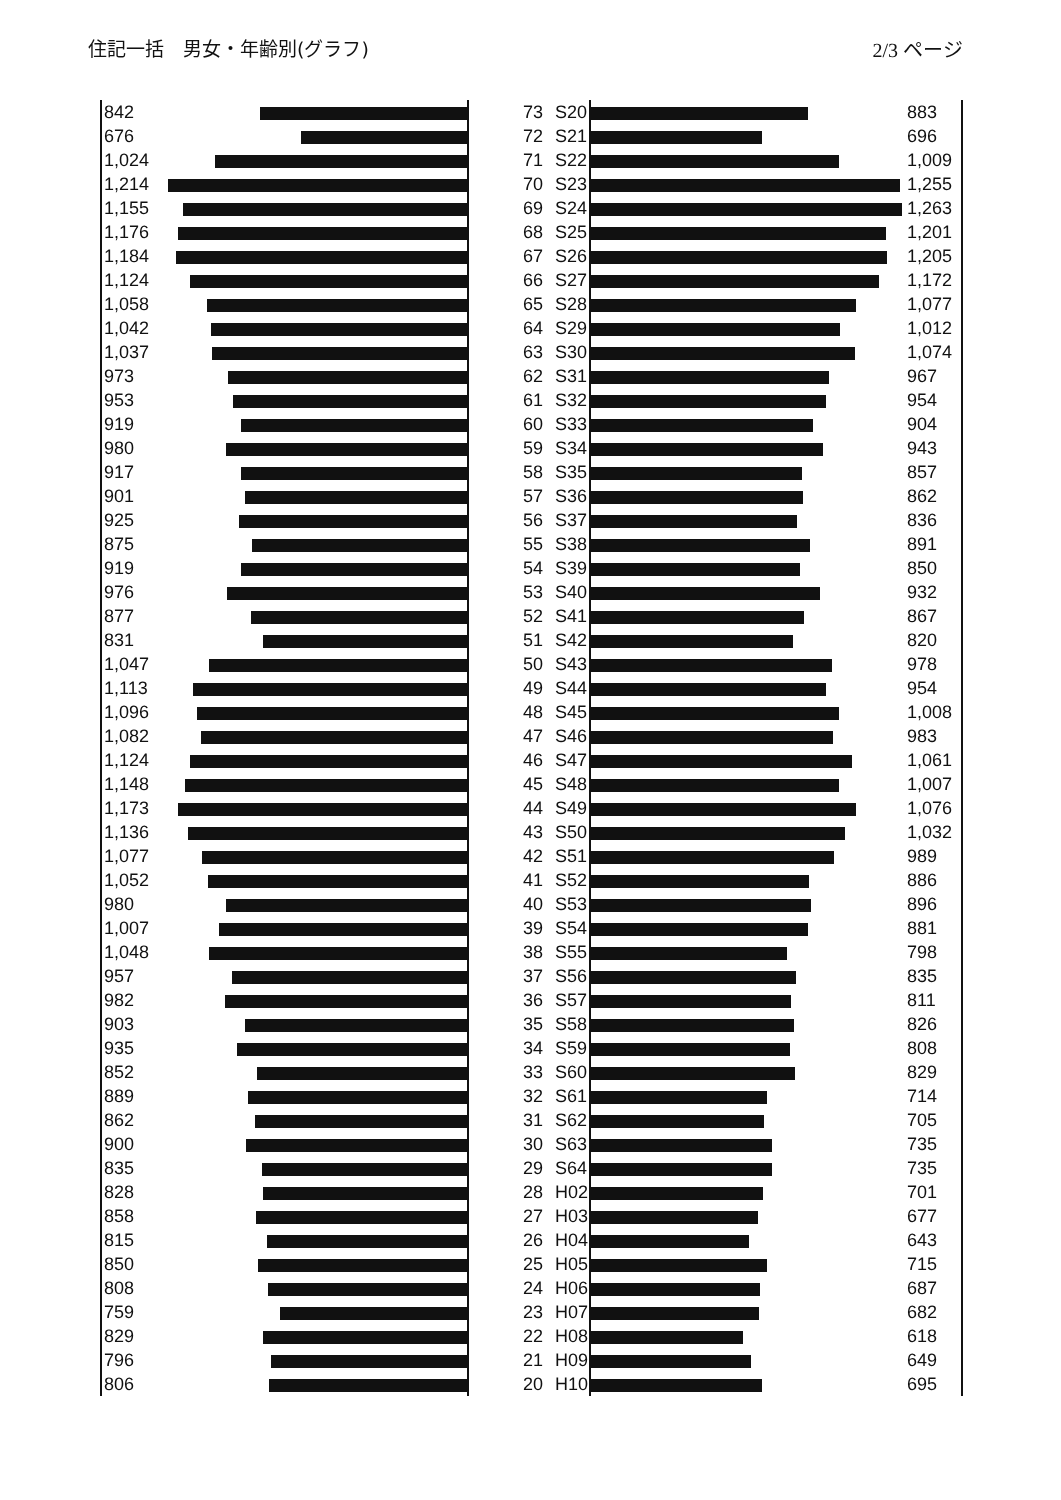住記一括　男女・年齢別(グラフ) 2/3 ページ
| 842 | | 73 | S20 | | 883 |
| 676 | | 72 | S21 | | 696 |
| 1,024 | | 71 | S22 | | 1,009 |
| 1,214 | | 70 | S23 | | 1,255 |
| 1,155 | | 69 | S24 | | 1,263 |
| 1,176 | | 68 | S25 | | 1,201 |
| 1,184 | | 67 | S26 | | 1,205 |
| 1,124 | | 66 | S27 | | 1,172 |
| 1,058 | | 65 | S28 | | 1,077 |
| 1,042 | | 64 | S29 | | 1,012 |
| 1,037 | | 63 | S30 | | 1,074 |
| 973 | | 62 | S31 | | 967 |
| 953 | | 61 | S32 | | 954 |
| 919 | | 60 | S33 | | 904 |
| 980 | | 59 | S34 | | 943 |
| 917 | | 58 | S35 | | 857 |
| 901 | | 57 | S36 | | 862 |
| 925 | | 56 | S37 | | 836 |
| 875 | | 55 | S38 | | 891 |
| 919 | | 54 | S39 | | 850 |
| 976 | | 53 | S40 | | 932 |
| 877 | | 52 | S41 | | 867 |
| 831 | | 51 | S42 | | 820 |
| 1,047 | | 50 | S43 | | 978 |
| 1,113 | | 49 | S44 | | 954 |
| 1,096 | | 48 | S45 | | 1,008 |
| 1,082 | | 47 | S46 | | 983 |
| 1,124 | | 46 | S47 | | 1,061 |
| 1,148 | | 45 | S48 | | 1,007 |
| 1,173 | | 44 | S49 | | 1,076 |
| 1,136 | | 43 | S50 | | 1,032 |
| 1,077 | | 42 | S51 | | 989 |
| 1,052 | | 41 | S52 | | 886 |
| 980 | | 40 | S53 | | 896 |
| 1,007 | | 39 | S54 | | 881 |
| 1,048 | | 38 | S55 | | 798 |
| 957 | | 37 | S56 | | 835 |
| 982 | | 36 | S57 | | 811 |
| 903 | | 35 | S58 | | 826 |
| 935 | | 34 | S59 | | 808 |
| 852 | | 33 | S60 | | 829 |
| 889 | | 32 | S61 | | 714 |
| 862 | | 31 | S62 | | 705 |
| 900 | | 30 | S63 | | 735 |
| 835 | | 29 | S64 | | 735 |
| 828 | | 28 | H02 | | 701 |
| 858 | | 27 | H03 | | 677 |
| 815 | | 26 | H04 | | 643 |
| 850 | | 25 | H05 | | 715 |
| 808 | | 24 | H06 | | 687 |
| 759 | | 23 | H07 | | 682 |
| 829 | | 22 | H08 | | 618 |
| 796 | | 21 | H09 | | 649 |
| 806 | | 20 | H10 | | 695 |